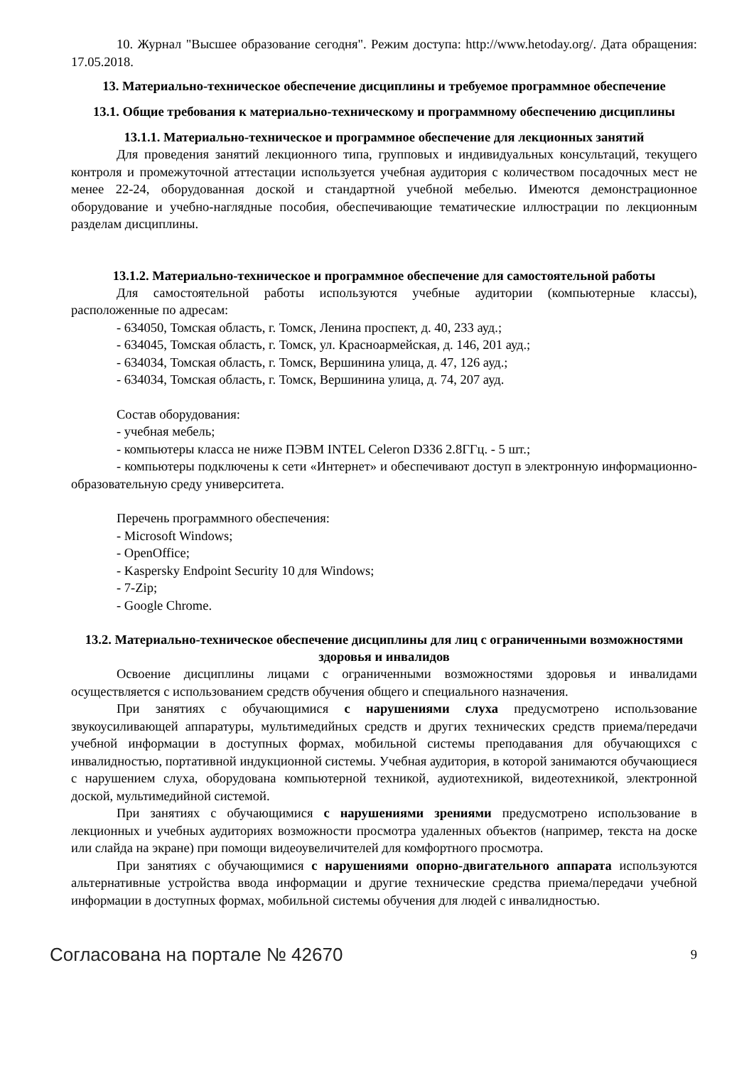10. Журнал "Высшее образование сегодня". Режим доступа: http://www.hetoday.org/. Дата обращения: 17.05.2018.
13. Материально-техническое обеспечение дисциплины и требуемое программное обеспечение
13.1. Общие требования к материально-техническому и программному обеспечению дисциплины
13.1.1. Материально-техническое и программное обеспечение для лекционных занятий
Для проведения занятий лекционного типа, групповых и индивидуальных консультаций, текущего контроля и промежуточной аттестации используется учебная аудитория с количеством посадочных мест не менее 22-24, оборудованная доской и стандартной учебной мебелью. Имеются демонстрационное оборудование и учебно-наглядные пособия, обеспечивающие тематические иллюстрации по лекционным разделам дисциплины.
13.1.2. Материально-техническое и программное обеспечение для самостоятельной работы
Для самостоятельной работы используются учебные аудитории (компьютерные классы), расположенные по адресам:
- 634050, Томская область, г. Томск, Ленина проспект, д. 40, 233 ауд.;
- 634045, Томская область, г. Томск, ул. Красноармейская, д. 146, 201 ауд.;
- 634034, Томская область, г. Томск, Вершинина улица, д. 47, 126 ауд.;
- 634034, Томская область, г. Томск, Вершинина улица, д. 74, 207 ауд.
Состав оборудования:
- учебная мебель;
- компьютеры класса не ниже ПЭВМ INTEL Celeron D336 2.8ГГц. - 5 шт.;
- компьютеры подключены к сети «Интернет» и обеспечивают доступ в электронную информационно-образовательную среду университета.
Перечень программного обеспечения:
- Microsoft Windows;
- OpenOffice;
- Kaspersky Endpoint Security 10 для Windows;
- 7-Zip;
- Google Chrome.
13.2. Материально-техническое обеспечение дисциплины для лиц с ограниченными возможностями здоровья и инвалидов
Освоение дисциплины лицами с ограниченными возможностями здоровья и инвалидами осуществляется с использованием средств обучения общего и специального назначения.
При занятиях с обучающимися с нарушениями слуха предусмотрено использование звукоусиливающей аппаратуры, мультимедийных средств и других технических средств приема/передачи учебной информации в доступных формах, мобильной системы преподавания для обучающихся с инвалидностью, портативной индукционной системы. Учебная аудитория, в которой занимаются обучающиеся с нарушением слуха, оборудована компьютерной техникой, аудиотехникой, видеотехникой, электронной доской, мультимедийной системой.
При занятиях с обучающимися с нарушениями зрениями предусмотрено использование в лекционных и учебных аудиториях возможности просмотра удаленных объектов (например, текста на доске или слайда на экране) при помощи видеоувеличителей для комфортного просмотра.
При занятиях с обучающимися с нарушениями опорно-двигательного аппарата используются альтернативные устройства ввода информации и другие технические средства приема/передачи учебной информации в доступных формах, мобильной системы обучения для людей с инвалидностью.
Согласована на портале № 42670 9